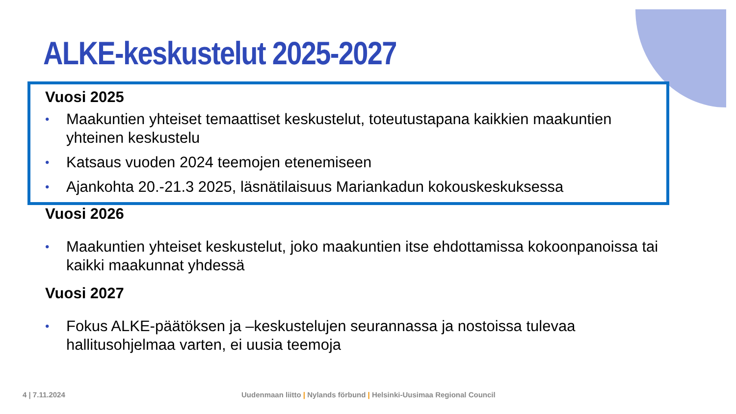ALKE-keskustelut 2025-2027
Vuosi 2025
• Maakuntien yhteiset temaattiset keskustelut, toteutustapana kaikkien maakuntien yhteinen keskustelu
• Katsaus vuoden 2024 teemojen etenemiseen
• Ajankohta 20.-21.3 2025, läsnätilaisuus Mariankadun kokouskeskuksessa
Vuosi 2026
• Maakuntien yhteiset keskustelut, joko maakuntien itse ehdottamissa kokoonpanoissa tai kaikki maakunnat yhdessä
Vuosi 2027
• Fokus ALKE-päätöksen ja –keskustelujen seurannassa ja nostoissa tulevaa hallitusohjelmaa varten, ei uusia teemoja
4 | 7.11.2024
Uudenmaan liitto | Nylands förbund | Helsinki-Uusimaa Regional Council